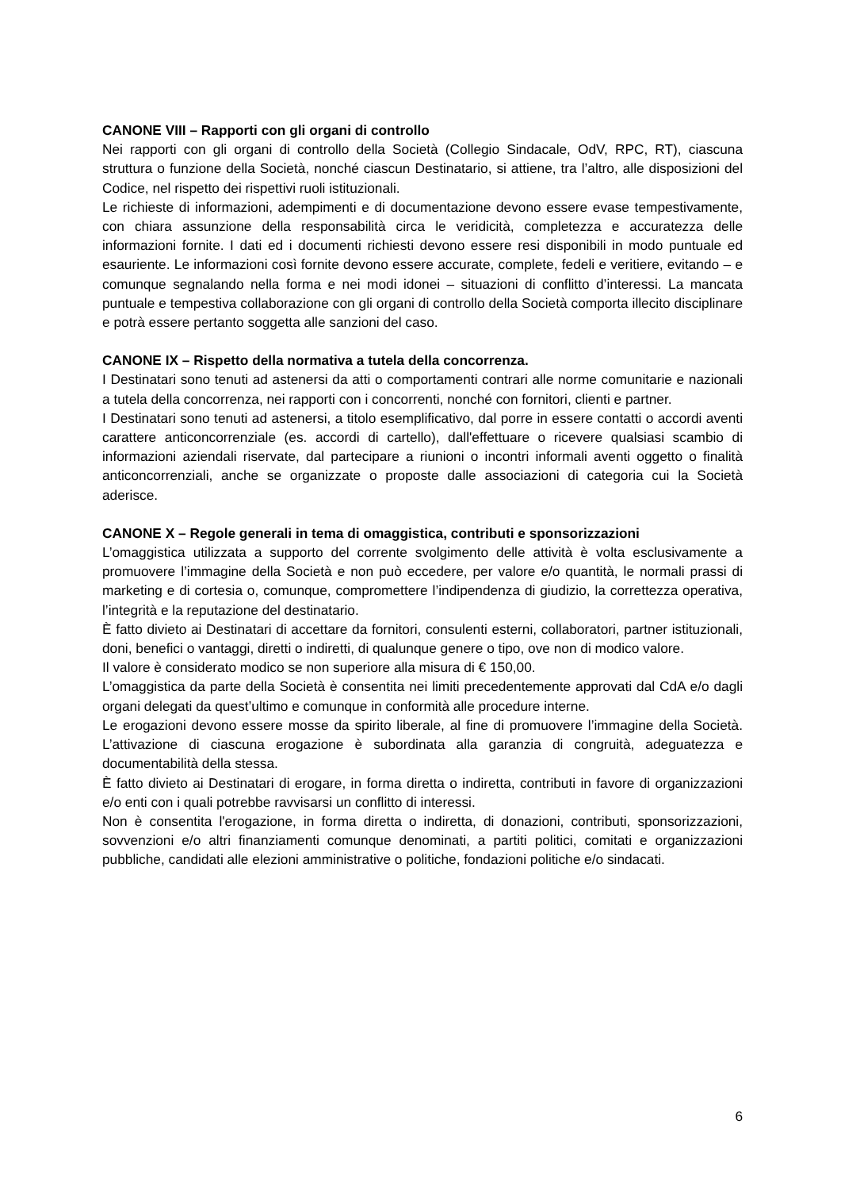CANONE VIII – Rapporti con gli organi di controllo
Nei rapporti con gli organi di controllo della Società (Collegio Sindacale, OdV, RPC, RT), ciascuna struttura o funzione della Società, nonché ciascun Destinatario, si attiene, tra l’altro, alle disposizioni del Codice, nel rispetto dei rispettivi ruoli istituzionali.
Le richieste di informazioni, adempimenti e di documentazione devono essere evase tempestivamente, con chiara assunzione della responsabilità circa le veridicità, completezza e accuratezza delle informazioni fornite. I dati ed i documenti richiesti devono essere resi disponibili in modo puntuale ed esauriente. Le informazioni così fornite devono essere accurate, complete, fedeli e veritiere, evitando – e comunque segnalando nella forma e nei modi idonei – situazioni di conflitto d’interessi. La mancata puntuale e tempestiva collaborazione con gli organi di controllo della Società comporta illecito disciplinare e potrà essere pertanto soggetta alle sanzioni del caso.
CANONE IX – Rispetto della normativa a tutela della concorrenza.
I Destinatari sono tenuti ad astenersi da atti o comportamenti contrari alle norme comunitarie e nazionali a tutela della concorrenza, nei rapporti con i concorrenti, nonché con fornitori, clienti e partner.
I Destinatari sono tenuti ad astenersi, a titolo esemplificativo, dal porre in essere contatti o accordi aventi carattere anticoncorrenziale (es. accordi di cartello), dall'effettuare o ricevere qualsiasi scambio di informazioni aziendali riservate, dal partecipare a riunioni o incontri informali aventi oggetto o finalità anticoncorrenziali, anche se organizzate o proposte dalle associazioni di categoria cui la Società aderisce.
CANONE X – Regole generali in tema di omaggistica, contributi e sponsorizzazioni
L’omaggistica utilizzata a supporto del corrente svolgimento delle attività è volta esclusivamente a promuovere l’immagine della Società e non può eccedere, per valore e/o quantità, le normali prassi di marketing e di cortesia o, comunque, compromettere l’indipendenza di giudizio, la correttezza operativa, l’integrità e la reputazione del destinatario.
È fatto divieto ai Destinatari di accettare da fornitori, consulenti esterni, collaboratori, partner istituzionali, doni, benefici o vantaggi, diretti o indiretti, di qualunque genere o tipo, ove non di modico valore.
Il valore è considerato modico se non superiore alla misura di € 150,00.
L’omaggistica da parte della Società è consentita nei limiti precedentemente approvati dal CdA e/o dagli organi delegati da quest’ultimo e comunque in conformità alle procedure interne.
Le erogazioni devono essere mosse da spirito liberale, al fine di promuovere l’immagine della Società. L’attivazione di ciascuna erogazione è subordinata alla garanzia di congruità, adeguatezza e documentabilità della stessa.
È fatto divieto ai Destinatari di erogare, in forma diretta o indiretta, contributi in favore di organizzazioni e/o enti con i quali potrebbe ravvisarsi un conflitto di interessi.
Non è consentita l'erogazione, in forma diretta o indiretta, di donazioni, contributi, sponsorizzazioni, sovvenzioni e/o altri finanziamenti comunque denominati, a partiti politici, comitati e organizzazioni pubbliche, candidati alle elezioni amministrative o politiche, fondazioni politiche e/o sindacati.
6